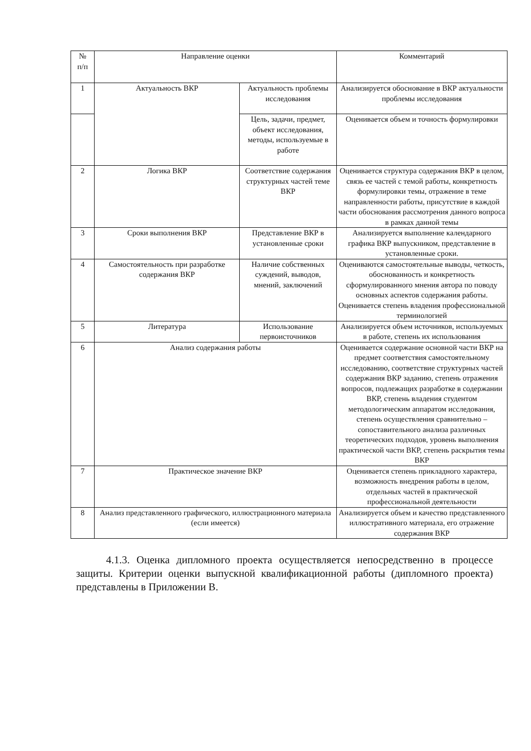| № п/п | Направление оценки | | Комментарий |
| --- | --- | --- | --- |
| 1 | Актуальность ВКР | Актуальность проблемы исследования | Анализируется обоснование в ВКР актуальности проблемы исследования |
| | | Цель, задачи, предмет, объект исследования, методы, используемые в работе | Оценивается объем и точность формулировки |
| 2 | Логика ВКР | Соответствие содержания структурных частей теме ВКР | Оценивается структура содержания ВКР в целом, связь ее частей с темой работы, конкретность формулировки темы, отражение в теме направленности работы, присутствие в каждой части обоснования рассмотрения данного вопроса в рамках данной темы |
| 3 | Сроки выполнения ВКР | Представление ВКР в установленные сроки | Анализируется выполнение календарного графика ВКР выпускником, представление в установленные сроки. |
| 4 | Самостоятельность при разработке содержания ВКР | Наличие собственных суждений, выводов, мнений, заключений | Оцениваются самостоятельные выводы, четкость, обоснованность и конкретность сформулированного мнения автора по поводу основных аспектов содержания работы. Оценивается степень владения профессиональной терминологией |
| 5 | Литература | Использование первоисточников | Анализируется объем источников, используемых в работе, степень их использования |
| 6 | Анализ содержания работы | | Оценивается содержание основной части ВКР на предмет соответствия самостоятельному исследованию, соответствие структурных частей содержания ВКР заданию, степень отражения вопросов, подлежащих разработке в содержании ВКР, степень владения студентом методологическим аппаратом исследования, степень осуществления сравнительно – сопоставительного анализа различных теоретических подходов, уровень выполнения практической части ВКР, степень раскрытия темы ВКР |
| 7 | Практическое значение ВКР | | Оценивается степень прикладного характера, возможность внедрения работы в целом, отдельных частей в практической профессиональной деятельности |
| 8 | Анализ представленного графического, иллюстрационного материала (если имеется) | | Анализируется объем и качество представленного иллюстративного материала, его отражение содержания ВКР |
4.1.3. Оценка дипломного проекта осуществляется непосредственно в процессе защиты. Критерии оценки выпускной квалификационной работы (дипломного проекта) представлены в Приложении В.